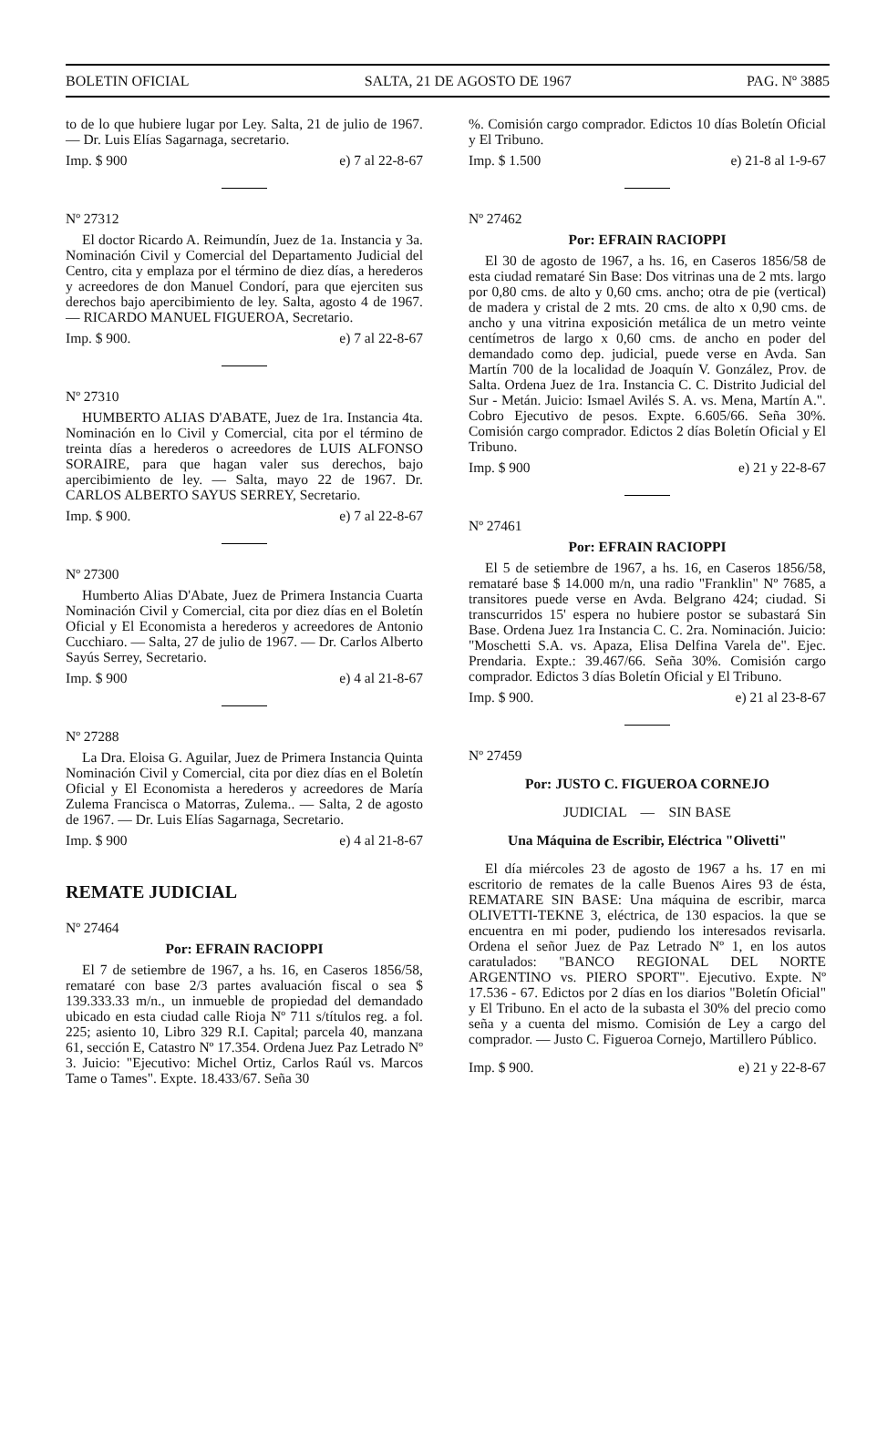BOLETIN OFICIAL SALTA, 21 DE AGOSTO DE 1967 PAG. Nº 3885
to de lo que hubiere lugar por Ley. Salta, 21 de julio de 1967. — Dr. Luis Elías Sagarnaga, secretario.
Imp. $ 900 e) 7 al 22-8-67
Nº 27312
El doctor Ricardo A. Reimundín, Juez de 1a. Instancia y 3a. Nominación Civil y Comercial del Departamento Judicial del Centro, cita y emplaza por el término de diez días, a herederos y acreedores de don Manuel Condorí, para que ejerciten sus derechos bajo apercibimiento de ley. Salta, agosto 4 de 1967. — RICARDO MANUEL FIGUEROA, Secretario.
Imp. $ 900. e) 7 al 22-8-67
Nº 27310
HUMBERTO ALIAS D'ABATE, Juez de 1ra. Instancia 4ta. Nominación en lo Civil y Comercial, cita por el término de treinta días a herederos o acreedores de LUIS ALFONSO SORAIRE, para que hagan valer sus derechos, bajo apercibimiento de ley. — Salta, mayo 22 de 1967. Dr. CARLOS ALBERTO SAYUS SERREY, Secretario.
Imp. $ 900. e) 7 al 22-8-67
Nº 27300
Humberto Alias D'Abate, Juez de Primera Instancia Cuarta Nominación Civil y Comercial, cita por diez días en el Boletín Oficial y El Economista a herederos y acreedores de Antonio Cucchiaro. — Salta, 27 de julio de 1967. — Dr. Carlos Alberto Sayús Serrey, Secretario.
Imp. $ 900 e) 4 al 21-8-67
Nº 27288
La Dra. Eloisa G. Aguilar, Juez de Primera Instancia Quinta Nominación Civil y Comercial, cita por diez días en el Boletín Oficial y El Economista a herederos y acreedores de María Zulema Francisca o Matorras, Zulema.. — Salta, 2 de agosto de 1967. — Dr. Luis Elías Sagarnaga, Secretario.
Imp. $ 900 e) 4 al 21-8-67
REMATE JUDICIAL
Nº 27464
Por: EFRAIN RACIOPPI
El 7 de setiembre de 1967, a hs. 16, en Caseros 1856/58, remataré con base 2/3 partes avaluación fiscal o sea $ 139.333.33 m/n., un inmueble de propiedad del demandado ubicado en esta ciudad calle Rioja Nº 711 s/títulos reg. a fol. 225; asiento 10, Libro 329 R.I. Capital; parcela 40, manzana 61, sección E, Catastro Nº 17.354. Ordena Juez Paz Letrado Nº 3. Juicio: "Ejecutivo: Michel Ortiz, Carlos Raúl vs. Marcos Tame o Tames". Expte. 18.433/67. Seña 30
%. Comisión cargo comprador. Edictos 10 días Boletín Oficial y El Tribuno.
Imp. $ 1.500 e) 21-8 al 1-9-67
Nº 27462
Por: EFRAIN RACIOPPI
El 30 de agosto de 1967, a hs. 16, en Caseros 1856/58 de esta ciudad remataré Sin Base: Dos vitrinas una de 2 mts. largo por 0,80 cms. de alto y 0,60 cms. ancho; otra de pie (vertical) de madera y cristal de 2 mts. 20 cms. de alto x 0,90 cms. de ancho y una vitrina exposición metálica de un metro veinte centímetros de largo x 0,60 cms. de ancho en poder del demandado como dep. judicial, puede verse en Avda. San Martín 700 de la localidad de Joaquín V. González, Prov. de Salta. Ordena Juez de 1ra. Instancia C. C. Distrito Judicial del Sur - Metán. Juicio: Ismael Avilés S. A. vs. Mena, Martín A.". Cobro Ejecutivo de pesos. Expte. 6.605/66. Seña 30%. Comisión cargo comprador. Edictos 2 días Boletín Oficial y El Tribuno.
Imp. $ 900 e) 21 y 22-8-67
Nº 27461
Por: EFRAIN RACIOPPI
El 5 de setiembre de 1967, a hs. 16, en Caseros 1856/58, remataré base $ 14.000 m/n, una radio "Franklin" Nº 7685, a transitores puede verse en Avda. Belgrano 424; ciudad. Si transcurridos 15' espera no hubiere postor se subastará Sin Base. Ordena Juez 1ra Instancia C. C. 2ra. Nominación. Juicio: "Moschetti S.A. vs. Apaza, Elisa Delfina Varela de". Ejec. Prendaria. Expte.: 39.467/66. Seña 30%. Comisión cargo comprador. Edictos 3 días Boletín Oficial y El Tribuno.
Imp. $ 900. e) 21 al 23-8-67
Nº 27459
Por: JUSTO C. FIGUEROA CORNEJO
JUDICIAL — SIN BASE
Una Máquina de Escribir, Eléctrica "Olivetti"
El día miércoles 23 de agosto de 1967 a hs. 17 en mi escritorio de remates de la calle Buenos Aires 93 de ésta, REMATARE SIN BASE: Una máquina de escribir, marca OLIVETTI-TEKNE 3, eléctrica, de 130 espacios. la que se encuentra en mi poder, pudiendo los interesados revisarla. Ordena el señor Juez de Paz Letrado Nº 1, en los autos caratulados: "BANCO REGIONAL DEL NORTE ARGENTINO vs. PIERO SPORT". Ejecutivo. Expte. Nº 17.536 - 67. Edictos por 2 días en los diarios "Boletín Oficial" y El Tribuno. En el acto de la subasta el 30% del precio como seña y a cuenta del mismo. Comisión de Ley a cargo del comprador. — Justo C. Figueroa Cornejo, Martillero Público.
Imp. $ 900. e) 21 y 22-8-67